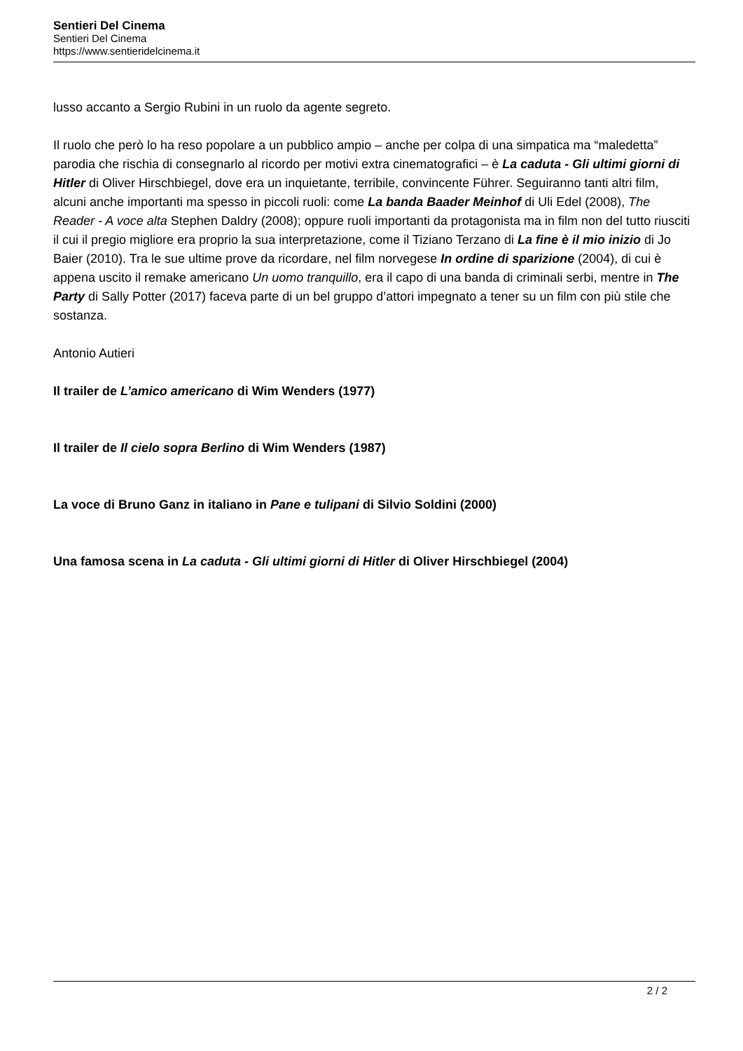Sentieri Del Cinema
Sentieri Del Cinema
https://www.sentieridelcinema.it
lusso accanto a Sergio Rubini in un ruolo da agente segreto.
Il ruolo che però lo ha reso popolare a un pubblico ampio – anche per colpa di una simpatica ma “maledetta” parodia che rischia di consegnarlo al ricordo per motivi extra cinematografici – è La caduta - Gli ultimi giorni di Hitler di Oliver Hirschbiegel, dove era un inquietante, terribile, convincente Führer. Seguiranno tanti altri film, alcuni anche importanti ma spesso in piccoli ruoli: come La banda Baader Meinhof di Uli Edel (2008), The Reader - A voce alta Stephen Daldry (2008); oppure ruoli importanti da protagonista ma in film non del tutto riusciti il cui il pregio migliore era proprio la sua interpretazione, come il Tiziano Terzano di La fine è il mio inizio di Jo Baier (2010). Tra le sue ultime prove da ricordare, nel film norvegese In ordine di sparizione (2004), di cui è appena uscito il remake americano Un uomo tranquillo, era il capo di una banda di criminali serbi, mentre in The Party di Sally Potter (2017) faceva parte di un bel gruppo d’attori impegnato a tener su un film con più stile che sostanza.
Antonio Autieri
Il trailer de L’amico americano di Wim Wenders (1977)
Il trailer de Il cielo sopra Berlino di Wim Wenders (1987)
La voce di Bruno Ganz in italiano in Pane e tulipani di Silvio Soldini (2000)
Una famosa scena in La caduta - Gli ultimi giorni di Hitler di Oliver Hirschbiegel (2004)
2 / 2